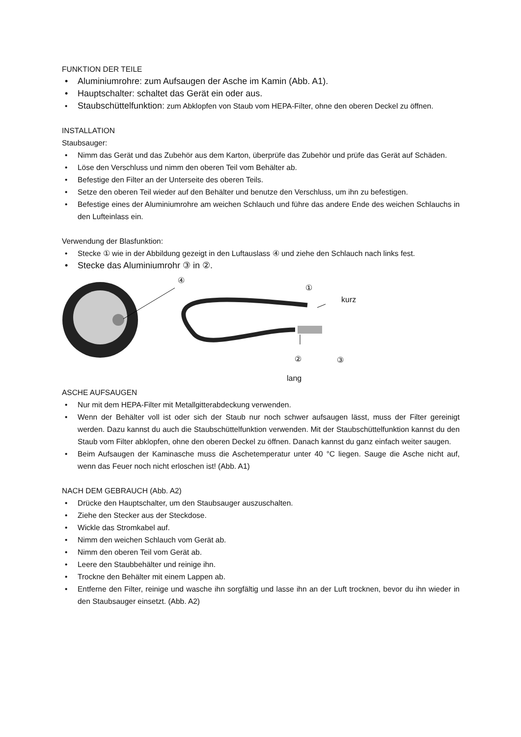FUNKTION DER TEILE
• Aluminiumrohre: zum Aufsaugen der Asche im Kamin (Abb. A1).
• Hauptschalter: schaltet das Gerät ein oder aus.
• Staubschüttelfunktion: zum Abklopfen von Staub vom HEPA-Filter, ohne den oberen Deckel zu öffnen.
INSTALLATION
Staubsauger:
• Nimm das Gerät und das Zubehör aus dem Karton, überprüfe das Zubehör und prüfe das Gerät auf Schäden.
• Löse den Verschluss und nimm den oberen Teil vom Behälter ab.
• Befestige den Filter an der Unterseite des oberen Teils.
• Setze den oberen Teil wieder auf den Behälter und benutze den Verschluss, um ihn zu befestigen.
• Befestige eines der Aluminiumrohre am weichen Schlauch und führe das andere Ende des weichen Schlauchs in den Lufteinlass ein.
Verwendung der Blasfunktion:
• Stecke ① wie in der Abbildung gezeigt in den Luftauslass ④ und ziehe den Schlauch nach links fest.
• Stecke das Aluminiumrohr ③ in ②.
④
①
kurz
② ③
lang
ASCHE AUFSAUGEN
• Nur mit dem HEPA-Filter mit Metallgitterabdeckung verwenden.
• Wenn der Behälter voll ist oder sich der Staub nur noch schwer aufsaugen lässt, muss der Filter gereinigt werden. Dazu kannst du auch die Staubschüttelfunktion verwenden. Mit der Staubschüttelfunktion kannst du den Staub vom Filter abklopfen, ohne den oberen Deckel zu öffnen. Danach kannst du ganz einfach weiter saugen.
• Beim Aufsaugen der Kaminasche muss die Aschetemperatur unter 40 °C liegen. Sauge die Asche nicht auf, wenn das Feuer noch nicht erloschen ist! (Abb. A1)
NACH DEM GEBRAUCH (Abb. A2)
• Drücke den Hauptschalter, um den Staubsauger auszuschalten.
• Ziehe den Stecker aus der Steckdose.
• Wickle das Stromkabel auf.
• Nimm den weichen Schlauch vom Gerät ab.
• Nimm den oberen Teil vom Gerät ab.
• Leere den Staubbehälter und reinige ihn.
• Trockne den Behälter mit einem Lappen ab.
• Entferne den Filter, reinige und wasche ihn sorgfältig und lasse ihn an der Luft trocknen, bevor du ihn wieder in den Staubsauger einsetzt. (Abb. A2)